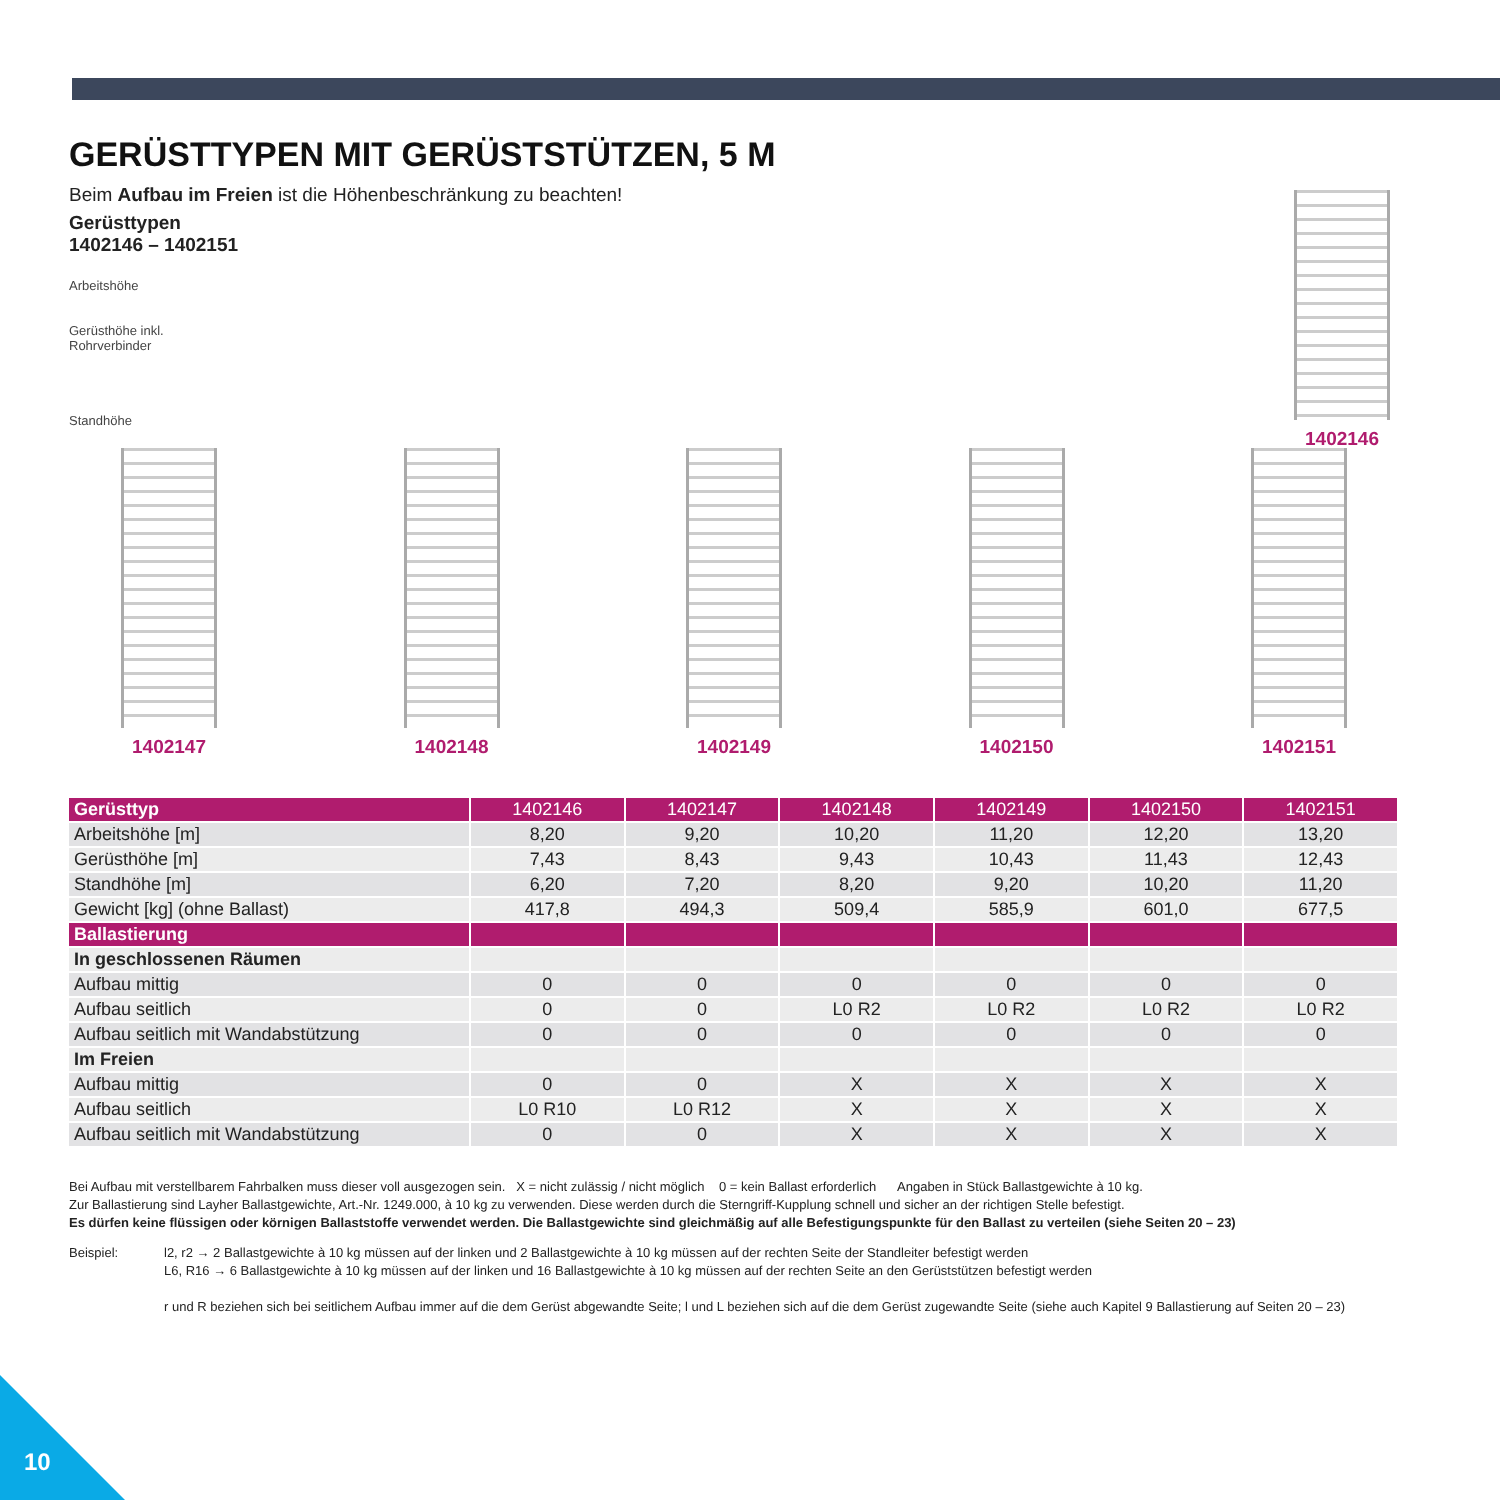1402146
GERÜSTTYPEN MIT GERÜSTSTÜTZEN, 5 M
Beim Aufbau im Freien ist die Höhenbeschränkung zu beachten!
Gerüsttypen
1402146 – 1402151
Arbeitshöhe
Gerüsthöhe inkl.
Rohrverbinder
Standhöhe
1402147 1402148 1402149 1402150 1402151
| Gerüsttyp | 1402146 | 1402147 | 1402148 | 1402149 | 1402150 | 1402151 |
| Arbeitshöhe [m] | 8,20 | 9,20 | 10,20 | 11,20 | 12,20 | 13,20 |
| Gerüsthöhe [m] | 7,43 | 8,43 | 9,43 | 10,43 | 11,43 | 12,43 |
| Standhöhe [m] | 6,20 | 7,20 | 8,20 | 9,20 | 10,20 | 11,20 |
| Gewicht [kg] (ohne Ballast) | 417,8 | 494,3 | 509,4 | 585,9 | 601,0 | 677,5 |
| Ballastierung | | | | | | |
| In geschlossenen Räumen | | | | | | |
| Aufbau mittig | 0 | 0 | 0 | 0 | 0 | 0 |
| Aufbau seitlich | 0 | 0 | L0 R2 | L0 R2 | L0 R2 | L0 R2 |
| Aufbau seitlich mit Wandabstützung | 0 | 0 | 0 | 0 | 0 | 0 |
| Im Freien | | | | | | |
| Aufbau mittig | 0 | 0 | X | X | X | X |
| Aufbau seitlich | L0 R10 | L0 R12 | X | X | X | X |
| Aufbau seitlich mit Wandabstützung | 0 | 0 | X | X | X | X |
Bei Aufbau mit verstellbarem Fahrbalken muss dieser voll ausgezogen sein. X = nicht zulässig / nicht möglich 0 = kein Ballast erforderlich Angaben in Stück Ballastgewichte à 10 kg.
Zur Ballastierung sind Layher Ballastgewichte, Art.-Nr. 1249.000, à 10 kg zu verwenden. Diese werden durch die Sterngriff-Kupplung schnell und sicher an der richtigen Stelle befestigt.
Es dürfen keine flüssigen oder körnigen Ballaststoffe verwendet werden. Die Ballastgewichte sind gleichmäßig auf alle Befestigungspunkte für den Ballast zu verteilen (siehe Seiten 20 – 23)
Beispiel: l2, r2 → 2 Ballastgewichte à 10 kg müssen auf der linken und 2 Ballastgewichte à 10 kg müssen auf der rechten Seite der Standleiter befestigt werden
L6, R16 → 6 Ballastgewichte à 10 kg müssen auf der linken und 16 Ballastgewichte à 10 kg müssen auf der rechten Seite an den Gerüststützen befestigt werden
r und R beziehen sich bei seitlichem Aufbau immer auf die dem Gerüst abgewandte Seite; l und L beziehen sich auf die dem Gerüst zugewandte Seite (siehe auch Kapitel 9 Ballastierung auf Seiten 20 – 23)
10